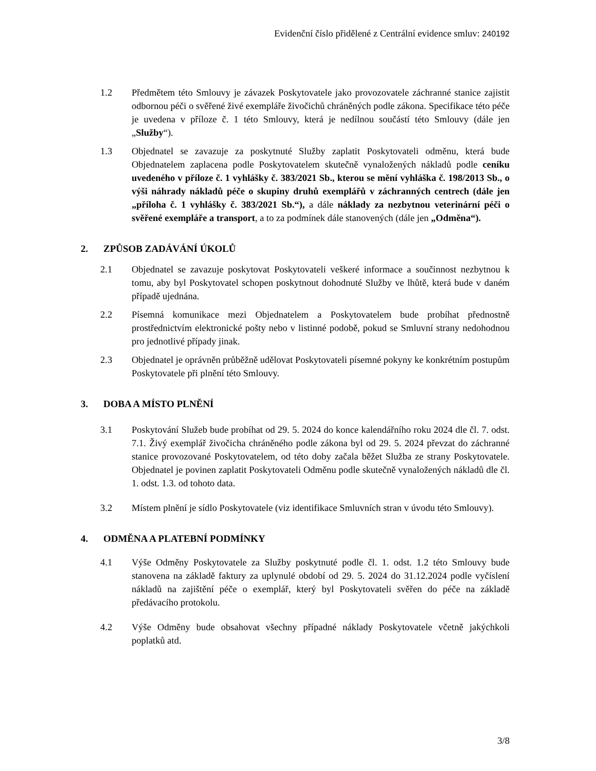Evidenční číslo přidělené z Centrální evidence smluv: 240192
1.2 Předmětem této Smlouvy je závazek Poskytovatele jako provozovatele záchranné stanice zajistit odbornou péči o svěřené živé exempláře živočichů chráněných podle zákona. Specifikace této péče je uvedena v příloze č. 1 této Smlouvy, která je nedílnou součástí této Smlouvy (dále jen „Služby“).
1.3 Objednatel se zavazuje za poskytnuté Služby zaplatit Poskytovateli odměnu, která bude Objednatelem zaplacena podle Poskytovatelem skutečně vynaložených nákladů podle ceníku uvedeného v příloze č. 1 vyhlášky č. 383/2021 Sb., kterou se mění vyhláška č. 198/2013 Sb., o výši náhrady nákladů péče o skupiny druhů exemplářů v záchranných centrech (dále jen „příloha č. 1 vyhlášky č. 383/2021 Sb.“), a dále náklady za nezbytnou veterinární péči o svěřené exempláře a transport, a to za podmínek dále stanovených (dále jen „Odměna“).
2. ZPŮSOB ZADÁVÁNÍ ÚKOLŮ
2.1 Objednatel se zavazuje poskytovat Poskytovateli veškeré informace a součinnost nezbytnou k tomu, aby byl Poskytovatel schopen poskytnout dohodnuté Služby ve lhůtě, která bude v daném případě ujednána.
2.2 Písemná komunikace mezi Objednatelem a Poskytovatelem bude probíhat přednostně prostřednictvím elektronické pošty nebo v listinné podobě, pokud se Smluvní strany nedohodnou pro jednotlivé případy jinak.
2.3 Objednatel je oprávněn průběžně udělovat Poskytovateli písemné pokyny ke konkrétním postupům Poskytovatele při plnění této Smlouvy.
3. DOBA A MÍSTO PLNĚNÍ
3.1 Poskytování Služeb bude probíhat od 29. 5. 2024 do konce kalendářního roku 2024 dle čl. 7. odst. 7.1. Živý exemplář živočicha chráněného podle zákona byl od 29. 5. 2024 převzat do záchranné stanice provozované Poskytovatelem, od této doby začala běžet Služba ze strany Poskytovatele. Objednatel je povinen zaplatit Poskytovateli Odměnu podle skutečně vynaložených nákladů dle čl. 1. odst. 1.3. od tohoto data.
3.2 Místem plnění je sídlo Poskytovatele (viz identifikace Smluvních stran v úvodu této Smlouvy).
4. ODMĚNA A PLATEBNÍ PODMÍNKY
4.1 Výše Odměny Poskytovatele za Služby poskytnuté podle čl. 1. odst. 1.2 této Smlouvy bude stanovena na základě faktury za uplynulé období od 29. 5. 2024 do 31.12.2024 podle vyčíslení nákladů na zajištění péče o exemplář, který byl Poskytovateli svěřen do péče na základě předávacího protokolu.
4.2 Výše Odměny bude obsahovat všechny případné náklady Poskytovatele včetně jakýchkoli poplatků atd.
3/8